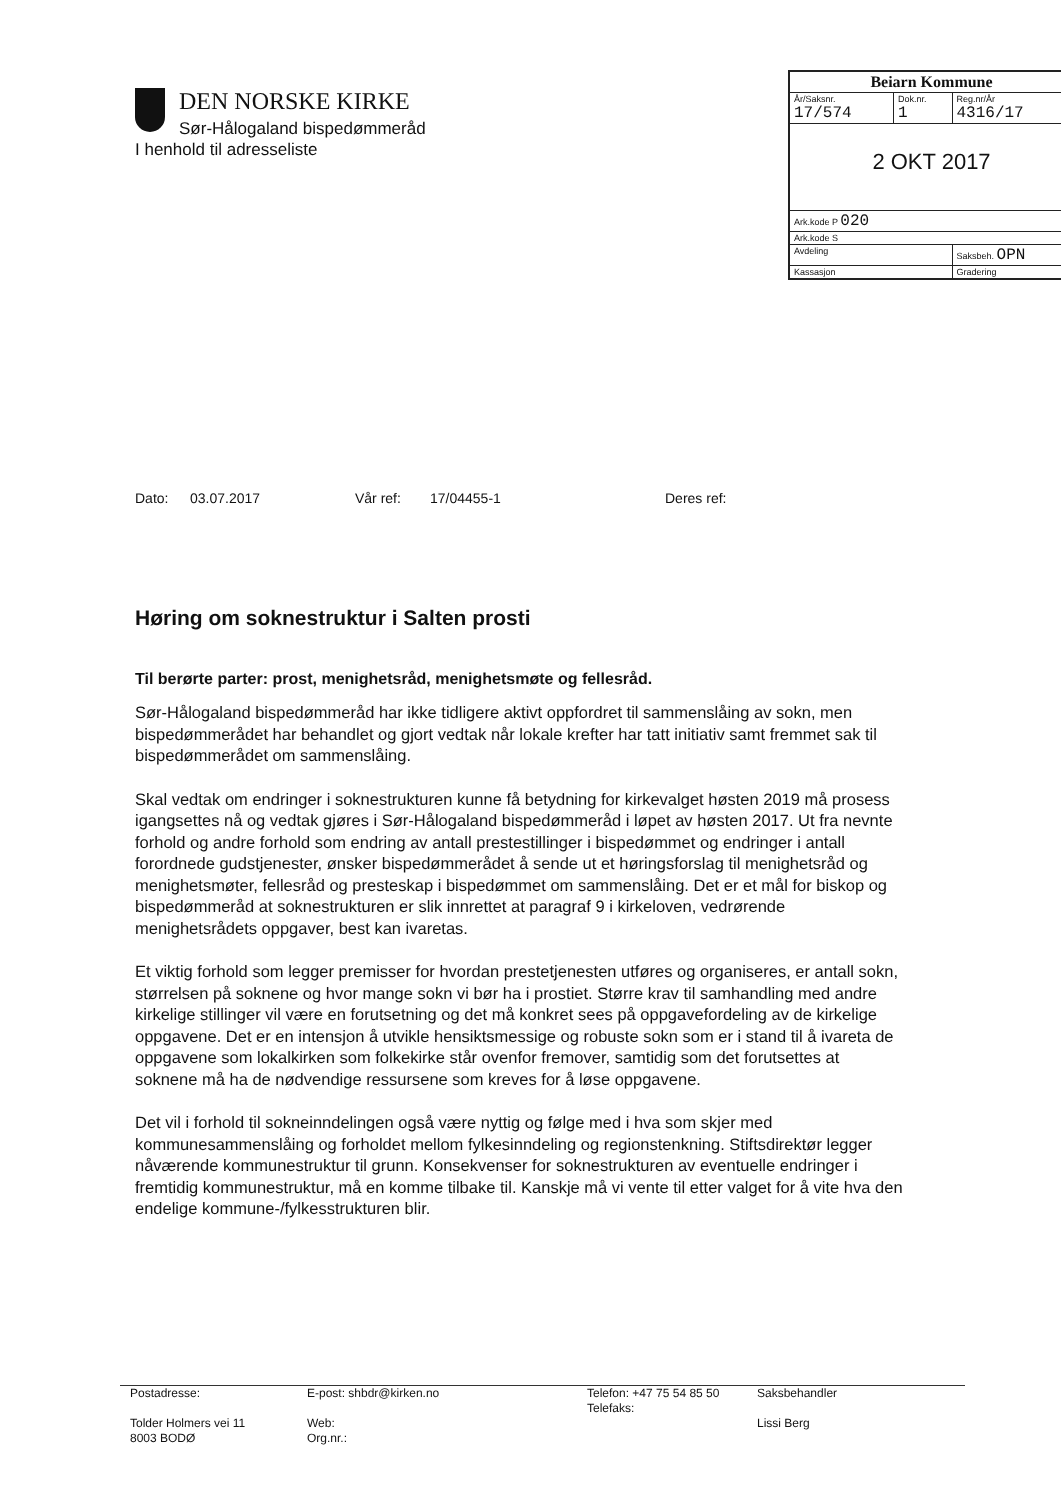DEN NORSKE KIRKE
Sør-Hålogaland bispedømmeråd
| Beiarn Kommune | | |
| År/Saksnr. 17/574 | Dok.nr. 1 | Reg.nr/År 4316/17 |
| 2 OKT 2017 | | |
| Ark.kode P 020 | | |
| Ark.kode S | | |
| Avdeling | | Saksbeh. OPN |
| Kassasjon | | Gradering |
I henhold til adresseliste
Dato: 03.07.2017 Vår ref: 17/04455-1 Deres ref:
Høring om soknestruktur i Salten prosti
Til berørte parter: prost, menighetsråd, menighetsmøte og fellesråd.
Sør-Hålogaland bispedømmeråd har ikke tidligere aktivt oppfordret til sammenslåing av sokn, men bispedømmerådet har behandlet og gjort vedtak når lokale krefter har tatt initiativ samt fremmet sak til bispedømmerådet om sammenslåing.
Skal vedtak om endringer i soknestrukturen kunne få betydning for kirkevalget høsten 2019 må prosess igangsettes nå og vedtak gjøres i Sør-Hålogaland bispedømmeråd i løpet av høsten 2017. Ut fra nevnte forhold og andre forhold som endring av antall prestestillinger i bispedømmet og endringer i antall forordnede gudstjenester, ønsker bispedømmerådet å sende ut et høringsforslag til menighetsråd og menighetsmøter, fellesråd og presteskap i bispedømmet om sammenslåing. Det er et mål for biskop og bispedømmeråd at soknestrukturen er slik innrettet at paragraf 9 i kirkeloven, vedrørende menighetsrådets oppgaver, best kan ivaretas.
Et viktig forhold som legger premisser for hvordan prestetjenesten utføres og organiseres, er antall sokn, størrelsen på soknene og hvor mange sokn vi bør ha i prostiet. Større krav til samhandling med andre kirkelige stillinger vil være en forutsetning og det må konkret sees på oppgavefordeling av de kirkelige oppgavene. Det er en intensjon å utvikle hensiktsmessige og robuste sokn som er i stand til å ivareta de oppgavene som lokalkirken som folkekirke står ovenfor fremover, samtidig som det forutsettes at soknene må ha de nødvendige ressursene som kreves for å løse oppgavene.
Det vil i forhold til sokneinndelingen også være nyttig og følge med i hva som skjer med kommunesammenslåing og forholdet mellom fylkesinndeling og regionstenkning. Stiftsdirektør legger nåværende kommunestruktur til grunn. Konsekvenser for soknestrukturen av eventuelle endringer i fremtidig kommunestruktur, må en komme tilbake til. Kanskje må vi vente til etter valget for å vite hva den endelige kommune-/fylkesstrukturen blir.
Postadresse:
Tolder Holmers vei 11
8003 BODØ
E-post: shbdr@kirken.no
Web:
Org.nr.:
Telefon: +47 75 54 85 50
Telefaks:
Saksbehandler
Lissi Berg